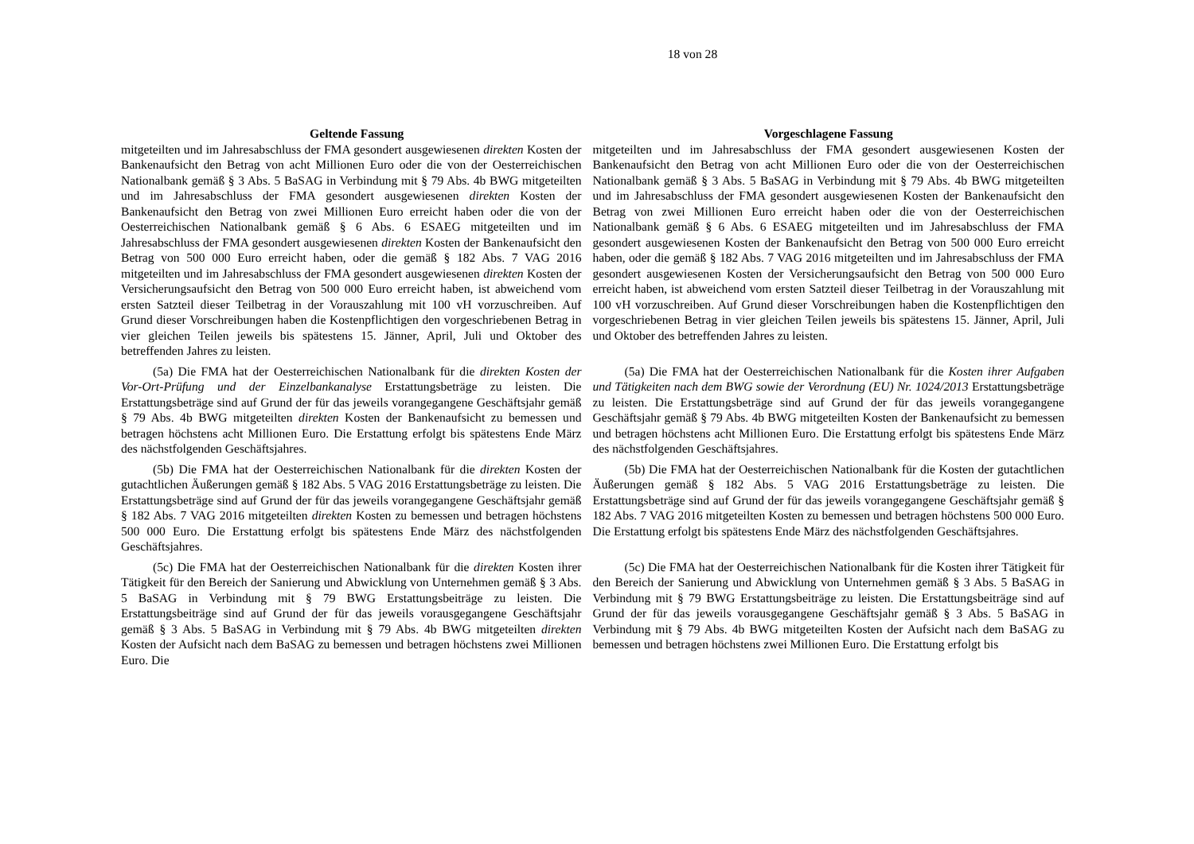18 von 28
| Geltende Fassung | Vorgeschlagene Fassung |
| --- | --- |
| mitgeteilten und im Jahresabschluss der FMA gesondert ausgewiesenen direkten Kosten der Bankenaufsicht den Betrag von acht Millionen Euro oder die von der Oesterreichischen Nationalbank gemäß § 3 Abs. 5 BaSAG in Verbindung mit § 79 Abs. 4b BWG mitgeteilten und im Jahresabschluss der FMA gesondert ausgewiesenen direkten Kosten der Bankenaufsicht den Betrag von zwei Millionen Euro erreicht haben oder die von der Oesterreichischen Nationalbank gemäß § 6 Abs. 6 ESAEG mitgeteilten und im Jahresabschluss der FMA gesondert ausgewiesenen direkten Kosten der Bankenaufsicht den Betrag von 500 000 Euro erreicht haben, oder die gemäß § 182 Abs. 7 VAG 2016 mitgeteilten und im Jahresabschluss der FMA gesondert ausgewiesenen direkten Kosten der Versicherungsaufsicht den Betrag von 500 000 Euro erreicht haben, ist abweichend vom ersten Satzteil dieser Teilbetrag in der Vorauszahlung mit 100 vH vorzuschreiben. Auf Grund dieser Vorschreibungen haben die Kostenpflichtigen den vorgeschriebenen Betrag in vier gleichen Teilen jeweils bis spätestens 15. Jänner, April, Juli und Oktober des betreffenden Jahres zu leisten. | mitgeteilten und im Jahresabschluss der FMA gesondert ausgewiesenen Kosten der Bankenaufsicht den Betrag von acht Millionen Euro oder die von der Oesterreichischen Nationalbank gemäß § 3 Abs. 5 BaSAG in Verbindung mit § 79 Abs. 4b BWG mitgeteilten und im Jahresabschluss der FMA gesondert ausgewiesenen Kosten der Bankenaufsicht den Betrag von zwei Millionen Euro erreicht haben oder die von der Oesterreichischen Nationalbank gemäß § 6 Abs. 6 ESAEG mitgeteilten und im Jahresabschluss der FMA gesondert ausgewiesenen Kosten der Bankenaufsicht den Betrag von 500 000 Euro erreicht haben, oder die gemäß § 182 Abs. 7 VAG 2016 mitgeteilten und im Jahresabschluss der FMA gesondert ausgewiesenen Kosten der Versicherungsaufsicht den Betrag von 500 000 Euro erreicht haben, ist abweichend vom ersten Satzteil dieser Teilbetrag in der Vorauszahlung mit 100 vH vorzuschreiben. Auf Grund dieser Vorschreibungen haben die Kostenpflichtigen den vorgeschriebenen Betrag in vier gleichen Teilen jeweils bis spätestens 15. Jänner, April, Juli und Oktober des betreffenden Jahres zu leisten. |
| (5a) Die FMA hat der Oesterreichischen Nationalbank für die direkten Kosten der Vor-Ort-Prüfung und der Einzelbankanalyse Erstattungsbeträge zu leisten. Die Erstattungsbeträge sind auf Grund der für das jeweils vorangegangene Geschäftsjahr gemäß § 79 Abs. 4b BWG mitgeteilten direkten Kosten der Bankenaufsicht zu bemessen und betragen höchstens acht Millionen Euro. Die Erstattung erfolgt bis spätestens Ende März des nächstfolgenden Geschäftsjahres. | (5a) Die FMA hat der Oesterreichischen Nationalbank für die Kosten ihrer Aufgaben und Tätigkeiten nach dem BWG sowie der Verordnung (EU) Nr. 1024/2013 Erstattungsbeträge zu leisten. Die Erstattungsbeträge sind auf Grund der für das jeweils vorangegangene Geschäftsjahr gemäß § 79 Abs. 4b BWG mitgeteilten Kosten der Bankenaufsicht zu bemessen und betragen höchstens acht Millionen Euro. Die Erstattung erfolgt bis spätestens Ende März des nächstfolgenden Geschäftsjahres. |
| (5b) Die FMA hat der Oesterreichischen Nationalbank für die direkten Kosten der gutachtlichen Äußerungen gemäß § 182 Abs. 5 VAG 2016 Erstattungsbeträge zu leisten. Die Erstattungsbeträge sind auf Grund der für das jeweils vorangegangene Geschäftsjahr gemäß § 182 Abs. 7 VAG 2016 mitgeteilten direkten Kosten zu bemessen und betragen höchstens 500 000 Euro. Die Erstattung erfolgt bis spätestens Ende März des nächstfolgenden Geschäftsjahres. | (5b) Die FMA hat der Oesterreichischen Nationalbank für die Kosten der gutachtlichen Äußerungen gemäß § 182 Abs. 5 VAG 2016 Erstattungsbeträge zu leisten. Die Erstattungsbeträge sind auf Grund der für das jeweils vorangegangene Geschäftsjahr gemäß § 182 Abs. 7 VAG 2016 mitgeteilten Kosten zu bemessen und betragen höchstens 500 000 Euro. Die Erstattung erfolgt bis spätestens Ende März des nächstfolgenden Geschäftsjahres. |
| (5c) Die FMA hat der Oesterreichischen Nationalbank für die direkten Kosten ihrer Tätigkeit für den Bereich der Sanierung und Abwicklung von Unternehmen gemäß § 3 Abs. 5 BaSAG in Verbindung mit § 79 BWG Erstattungsbeiträge zu leisten. Die Erstattungsbeiträge sind auf Grund der für das jeweils vorausgegangene Geschäftsjahr gemäß § 3 Abs. 5 BaSAG in Verbindung mit § 79 Abs. 4b BWG mitgeteilten direkten Kosten der Aufsicht nach dem BaSAG zu bemessen und betragen höchstens zwei Millionen Euro. Die | (5c) Die FMA hat der Oesterreichischen Nationalbank für die Kosten ihrer Tätigkeit für den Bereich der Sanierung und Abwicklung von Unternehmen gemäß § 3 Abs. 5 BaSAG in Verbindung mit § 79 BWG Erstattungsbeiträge zu leisten. Die Erstattungsbeiträge sind auf Grund der für das jeweils vorausgegangene Geschäftsjahr gemäß § 3 Abs. 5 BaSAG in Verbindung mit § 79 Abs. 4b BWG mitgeteilten Kosten der Aufsicht nach dem BaSAG zu bemessen und betragen höchstens zwei Millionen Euro. Die Erstattung erfolgt bis |